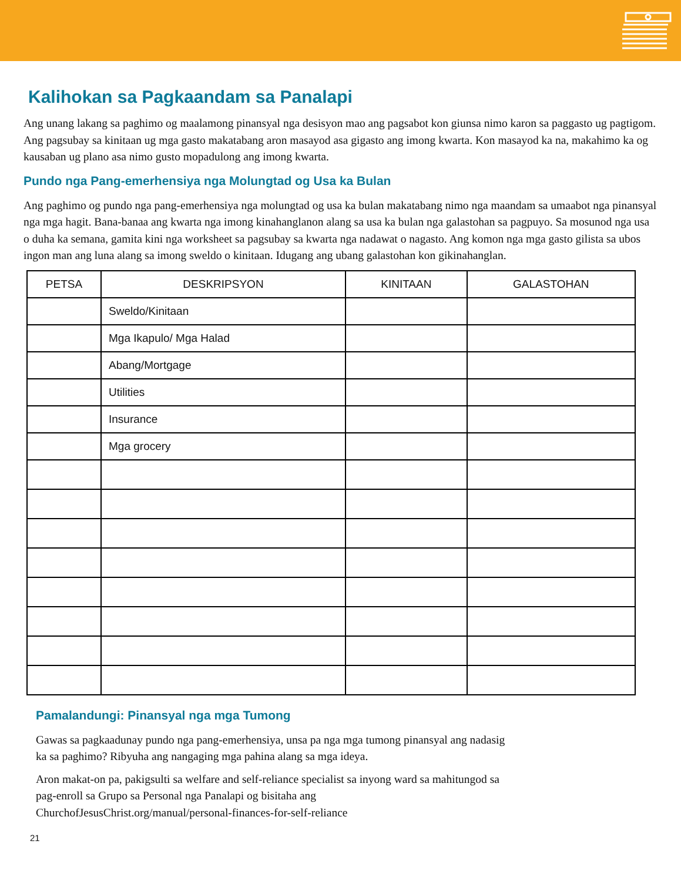Kalihokan sa Pagkaandam sa Panalapi
Ang unang lakang sa paghimo og maalamong pinansyal nga desisyon mao ang pagsabot kon giunsa nimo karon sa paggasto ug pagtigom. Ang pagsubay sa kinitaan ug mga gasto makatabang aron masayod asa gigasto ang imong kwarta. Kon masayod ka na, makahimo ka og kausaban ug plano asa nimo gusto mopadulong ang imong kwarta.
Pundo nga Pang-emerhensiya nga Molungtad og Usa ka Bulan
Ang paghimo og pundo nga pang-emerhensiya nga molungtad og usa ka bulan makatabang nimo nga maandam sa umaabot nga pinansyal nga mga hagit. Bana-banaa ang kwarta nga imong kinahanglanon alang sa usa ka bulan nga galastohan sa pagpuyo. Sa mosunod nga usa o duha ka semana, gamita kini nga worksheet sa pagsubay sa kwarta nga nadawat o nagasto. Ang komon nga mga gasto gilista sa ubos ingon man ang luna alang sa imong sweldo o kinitaan. Idugang ang ubang galastohan kon gikinahanglan.
| PETSA | DESKRIPSYON | KINITAAN | GALASTOHAN |
| --- | --- | --- | --- |
| | Sweldo/Kinitaan | | |
| | Mga Ikapulo/ Mga Halad | | |
| | Abang/Mortgage | | |
| | Utilities | | |
| | Insurance | | |
| | Mga grocery | | |
Pamalandungi: Pinansyal nga mga Tumong
Gawas sa pagkaadunay pundo nga pang-emerhensiya, unsa pa nga mga tumong pinansyal ang nadasig
ka sa paghimo? Ribyuha ang nangaging mga pahina alang sa mga ideya.
Aron makat-on pa, pakigsulti sa welfare and self-reliance specialist sa inyong ward sa mahitungod sa
pag-enroll sa Grupo sa Personal nga Panalapi og bisitaha ang
ChurchofJesusChrist.org/manual/personal-finances-for-self-reliance
21